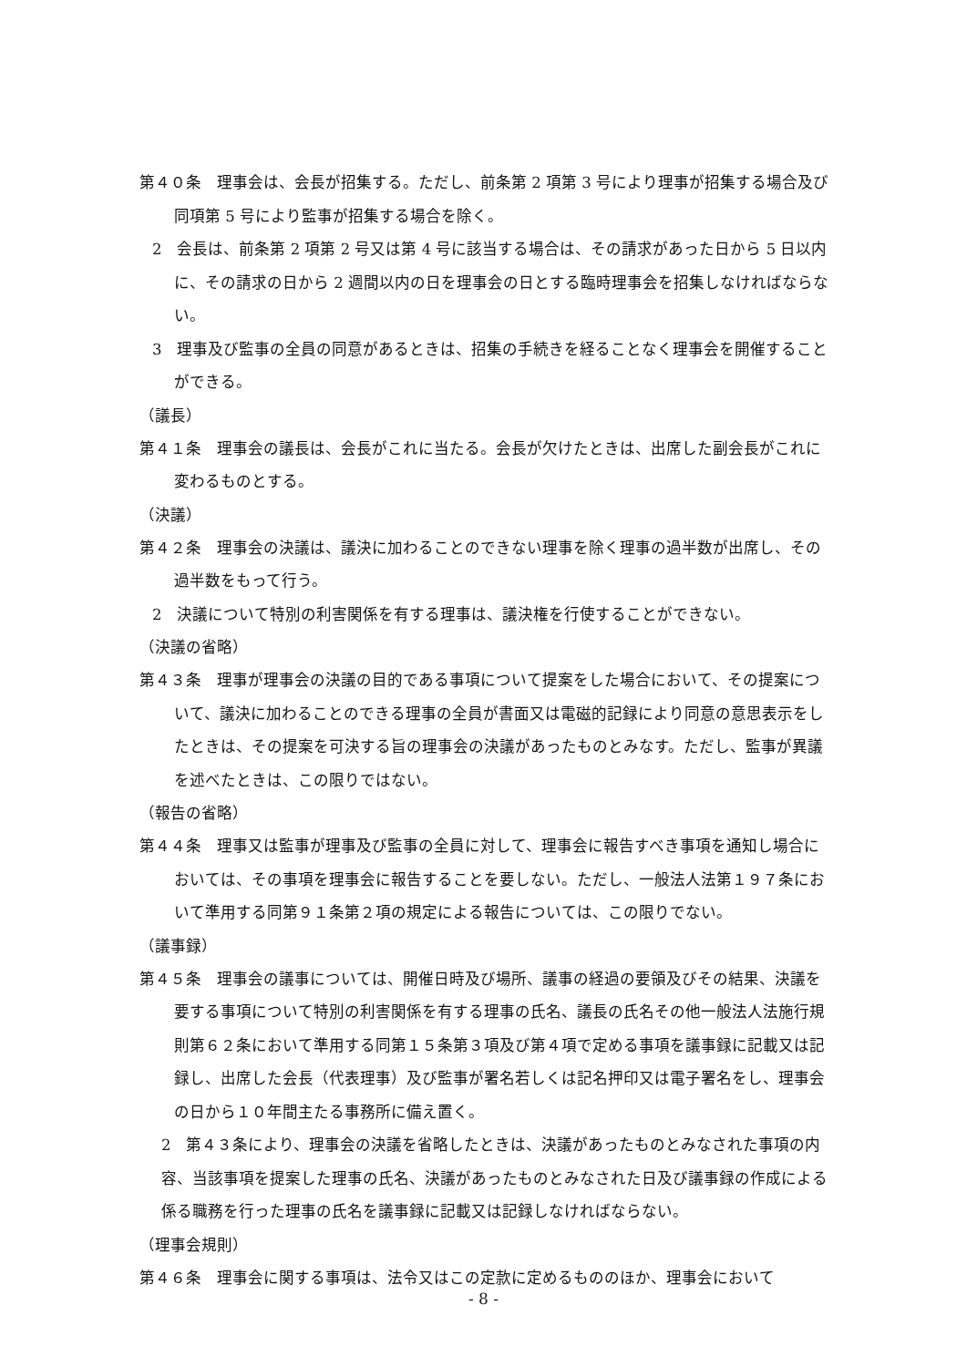第４０条　理事会は、会長が招集する。ただし、前条第 2 項第 3 号により理事が招集する場合及び同項第 5 号により監事が招集する場合を除く。
2　会長は、前条第 2 項第 2 号又は第 4 号に該当する場合は、その請求があった日から 5 日以内に、その請求の日から 2 週間以内の日を理事会の日とする臨時理事会を招集しなければならない。
3　理事及び監事の全員の同意があるときは、招集の手続きを経ることなく理事会を開催することができる。
（議長）
第４１条　理事会の議長は、会長がこれに当たる。会長が欠けたときは、出席した副会長がこれに変わるものとする。
（決議）
第４２条　理事会の決議は、議決に加わることのできない理事を除く理事の過半数が出席し、その過半数をもって行う。
2　決議について特別の利害関係を有する理事は、議決権を行使することができない。
（決議の省略）
第４３条　理事が理事会の決議の目的である事項について提案をした場合において、その提案について、議決に加わることのできる理事の全員が書面又は電磁的記録により同意の意思表示をしたときは、その提案を可決する旨の理事会の決議があったものとみなす。ただし、監事が異議を述べたときは、この限りではない。
（報告の省略）
第４４条　理事又は監事が理事及び監事の全員に対して、理事会に報告すべき事項を通知し場合においては、その事項を理事会に報告することを要しない。ただし、一般法人法第１９７条において準用する同第９１条第２項の規定による報告については、この限りでない。
（議事録）
第４５条　理事会の議事については、開催日時及び場所、議事の経過の要領及びその結果、決議を要する事項について特別の利害関係を有する理事の氏名、議長の氏名その他一般法人法施行規則第６２条において準用する同第１５条第３項及び第４項で定める事項を議事録に記載又は記録し、出席した会長（代表理事）及び監事が署名若しくは記名押印又は電子署名をし、理事会の日から１０年間主たる事務所に備え置く。
2　第４３条により、理事会の決議を省略したときは、決議があったものとみなされた事項の内容、当該事項を提案した理事の氏名、決議があったものとみなされた日及び議事録の作成による係る職務を行った理事の氏名を議事録に記載又は記録しなければならない。
（理事会規則）
第４６条　理事会に関する事項は、法令又はこの定款に定めるもののほか、理事会において
- 8 -